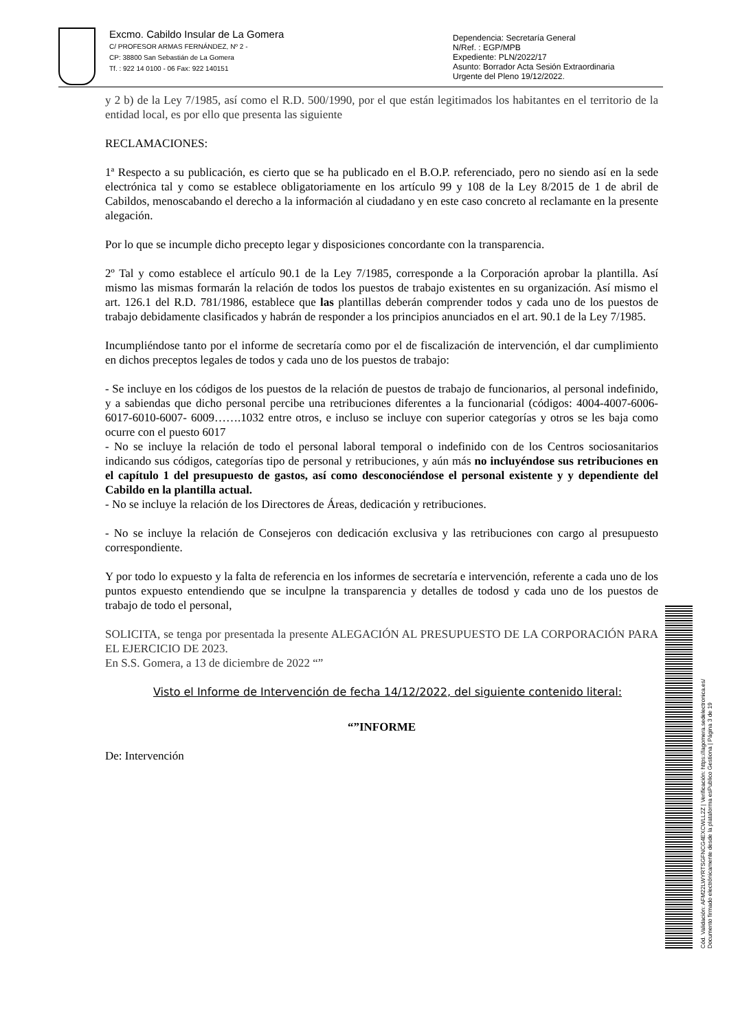Excmo. Cabildo Insular de La Gomera
C/ PROFESOR ARMAS FERNÁNDEZ, Nº 2 -
CP: 38800 San Sebastián de La Gomera
Tf. : 922 14 0100 - 06 Fax: 922 140151
Dependencia: Secretaría General
N/Ref. : EGP/MPB
Expediente: PLN/2022/17
Asunto: Borrador Acta Sesión Extraordinaria
Urgente del Pleno 19/12/2022.
y 2 b) de la Ley 7/1985, así como el R.D. 500/1990, por el que están legitimados los habitantes en el territorio de la entidad local, es por ello que presenta las siguiente
RECLAMACIONES:
1ª Respecto a su publicación, es cierto que se ha publicado en el B.O.P. referenciado, pero no siendo así en la sede electrónica tal y como se establece obligatoriamente en los artículo 99 y 108 de la Ley 8/2015 de 1 de abril de Cabildos, menoscabando el derecho a la información al ciudadano y en este caso concreto al reclamante en la presente alegación.
Por lo que se incumple dicho precepto legar y disposiciones concordante con la transparencia.
2º Tal y como establece el artículo 90.1 de la Ley 7/1985, corresponde a la Corporación aprobar la plantilla. Así mismo las mismas formarán la relación de todos los puestos de trabajo existentes en su organización. Así mismo el art. 126.1 del R.D. 781/1986, establece que las plantillas deberán comprender todos y cada uno de los puestos de trabajo debidamente clasificados y habrán de responder a los principios anunciados en el art. 90.1 de la Ley 7/1985.
Incumpliéndose tanto por el informe de secretaría como por el de fiscalización de intervención, el dar cumplimiento en dichos preceptos legales de todos y cada uno de los puestos de trabajo:
- Se incluye en los códigos de los puestos de la relación de puestos de trabajo de funcionarios, al personal indefinido, y a sabiendas que dicho personal percibe una retribuciones diferentes a la funcionarial (códigos: 4004-4007-6006-6017-6010-6007- 6009…….1032 entre otros, e incluso se incluye con superior categorías y otros se les baja como ocurre con el puesto 6017
- No se incluye la relación de todo el personal laboral temporal o indefinido con de los Centros sociosanitarios indicando sus códigos, categorías tipo de personal y retribuciones, y aún más no incluyéndose sus retribuciones en el capítulo 1 del presupuesto de gastos, así como desconociéndose el personal existente y y dependiente del Cabildo en la plantilla actual.
- No se incluye la relación de los Directores de Áreas, dedicación y retribuciones.
- No se incluye la relación de Consejeros con dedicación exclusiva y las retribuciones con cargo al presupuesto correspondiente.
Y por todo lo expuesto y la falta de referencia en los informes de secretaría e intervención, referente a cada uno de los puntos expuesto entendiendo que se inculpne la transparencia y detalles de todosd y cada uno de los puestos de trabajo de todo el personal,
SOLICITA, se tenga por presentada la presente ALEGACIÓN AL PRESUPUESTO DE LA CORPORACIÓN PARA EL EJERCICIO DE 2023.
En S.S. Gomera, a 13 de diciembre de 2022 “”
Visto el Informe de Intervención de fecha 14/12/2022, del siguiente contenido literal:
“”INFORME
De: Intervención
Cód. Validación: AFM22LWYRTSGFNCG4EXCWLL2Z | Verificación: https://lagomera.sedelectronica.es/
Documento firmado electrónicamente desde la plataforma esPublico Gestiona | Página 3 de 19